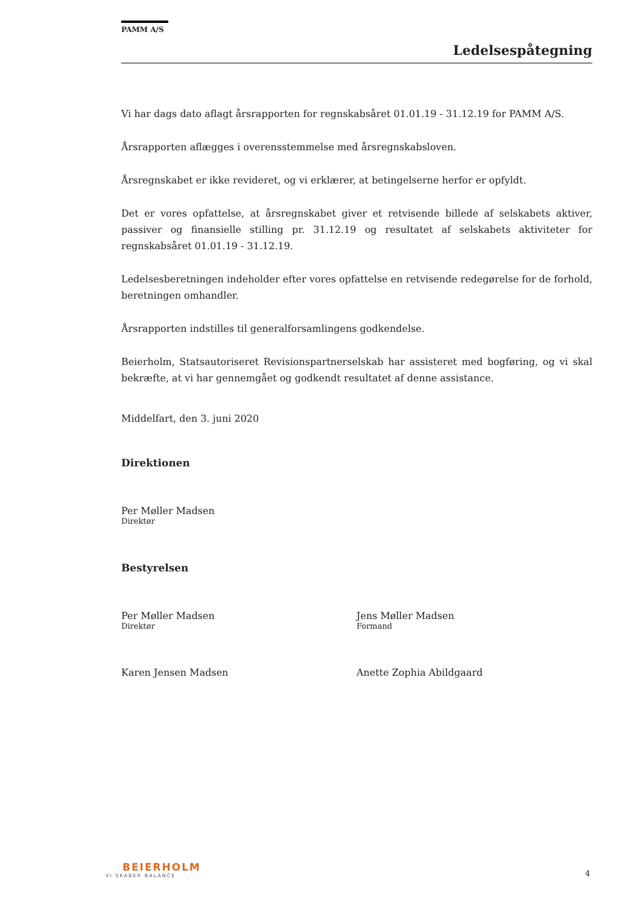PAMM A/S
Ledelsespåtegning
Vi har dags dato aflagt årsrapporten for regnskabsåret 01.01.19 - 31.12.19 for PAMM A/S.
Årsrapporten aflægges i overensstemmelse med årsregnskabsloven.
Årsregnskabet er ikke revideret, og vi erklærer, at betingelserne herfor er opfyldt.
Det er vores opfattelse, at årsregnskabet giver et retvisende billede af selskabets aktiver, passiver og finansielle stilling pr. 31.12.19 og resultatet af selskabets aktiviteter for regnskabsåret 01.01.19 - 31.12.19.
Ledelsesberetningen indeholder efter vores opfattelse en retvisende redegørelse for de forhold, beretningen omhandler.
Årsrapporten indstilles til generalforsamlingens godkendelse.
Beierholm, Statsautoriseret Revisionspartnerselskab har assisteret med bogføring, og vi skal bekræfte, at vi har gennemgået og godkendt resultatet af denne assistance.
Middelfart, den 3. juni 2020
Direktionen
Per Møller Madsen
Direktør
Bestyrelsen
Per Møller Madsen
Direktør
Jens Møller Madsen
Formand
Karen Jensen Madsen Anette Zophia Abildgaard
BEIERHOLM
VI SKABER BALANCE
4